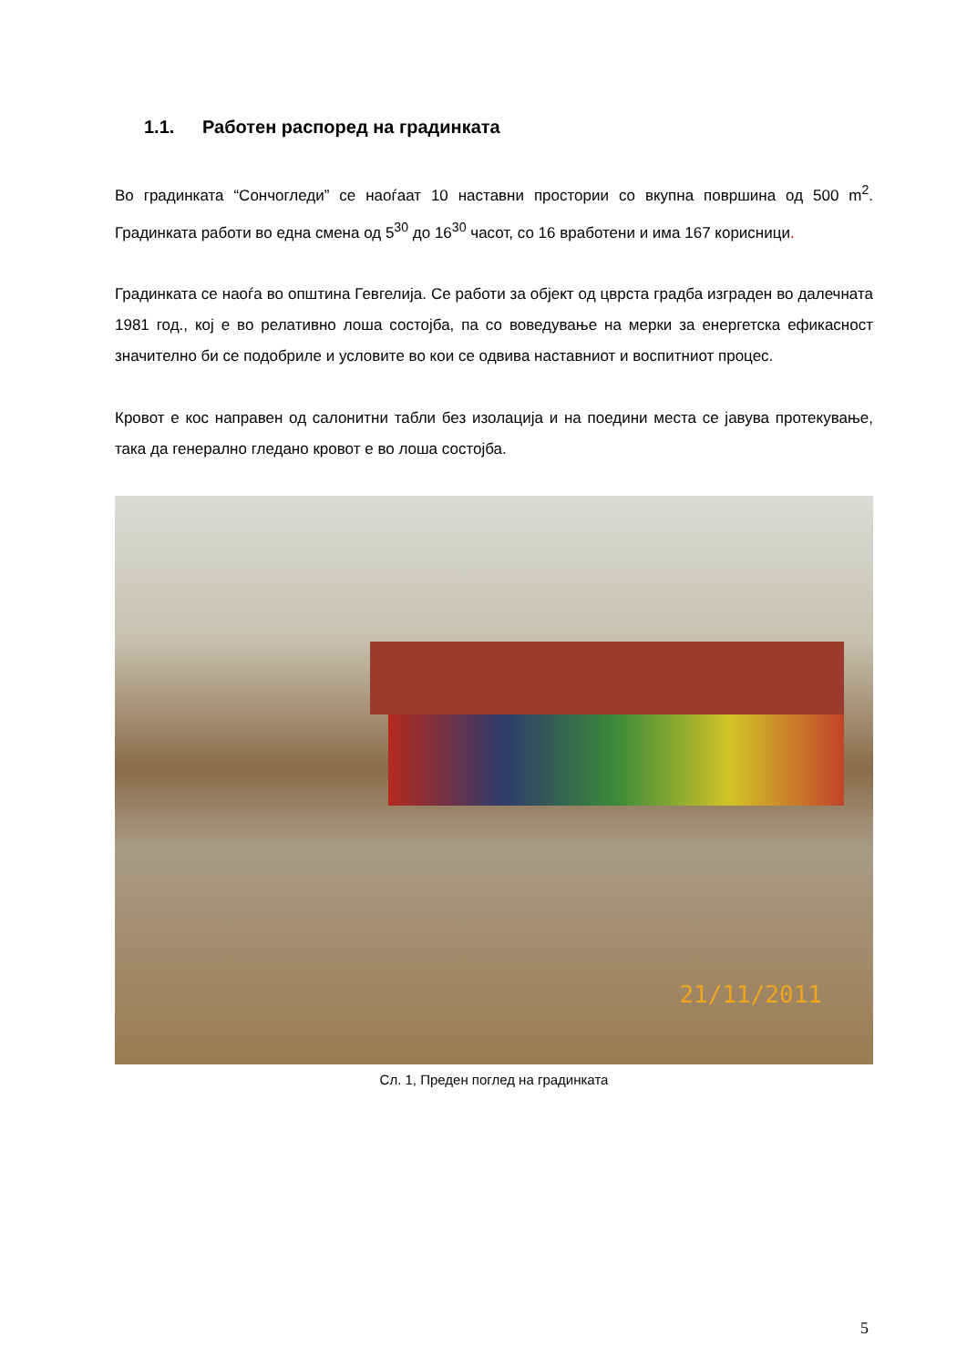1.1. Работен распоред на градинката
Во градинката “Сончогледи” се наоѓаат 10 наставни простории со вкупна површина од 500 m<sup>2</sup>. Градинката работи во една смена од 5<sup>30</sup> до 16<sup>30</sup> часот, со 16 вработени и има 167 корисници.
Градинката се наоѓа во општина Гевгелија. Се работи за објект од цврста градба изграден во далечната 1981 год., кој е во релативно лоша состојба, па со воведување на мерки за енергетска ефикасност значително би се подобриле и условите во кои се одвива наставниот и воспитниот процес.
Кровот е кос направен од салонитни табли без изолација и на поедини места се јавува протекување, така да генерално гледано кровот е во лоша состојба.
21/11/2011
Сл. 1, Преден поглед на градинката
5